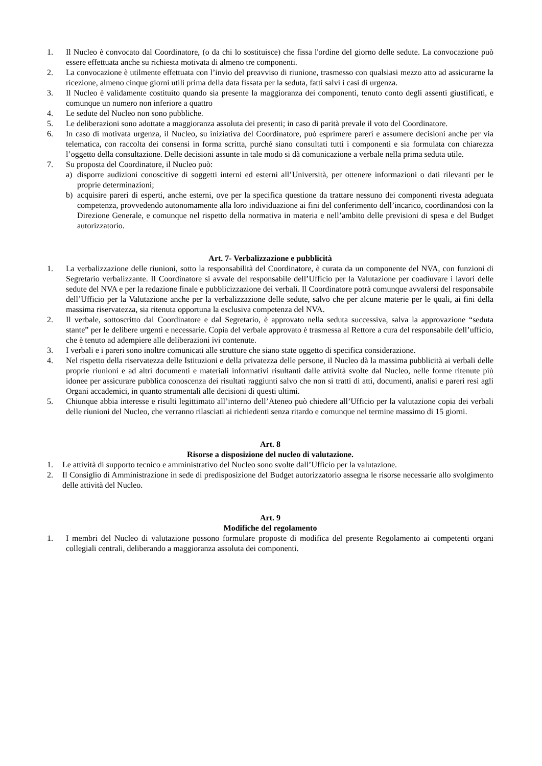1. Il Nucleo è convocato dal Coordinatore, (o da chi lo sostituisce) che fissa l'ordine del giorno delle sedute. La convocazione può essere effettuata anche su richiesta motivata di almeno tre componenti.
2. La convocazione è utilmente effettuata con l’invio del preavviso di riunione, trasmesso con qualsiasi mezzo atto ad assicurarne la ricezione, almeno cinque giorni utili prima della data fissata per la seduta, fatti salvi i casi di urgenza.
3. Il Nucleo è validamente costituito quando sia presente la maggioranza dei componenti, tenuto conto degli assenti giustificati, e comunque un numero non inferiore a quattro
4. Le sedute del Nucleo non sono pubbliche.
5. Le deliberazioni sono adottate a maggioranza assoluta dei presenti; in caso di parità prevale il voto del Coordinatore.
6. In caso di motivata urgenza, il Nucleo, su iniziativa del Coordinatore, può esprimere pareri e assumere decisioni anche per via telematica, con raccolta dei consensi in forma scritta, purché siano consultati tutti i componenti e sia formulata con chiarezza l’oggetto della consultazione. Delle decisioni assunte in tale modo si dà comunicazione a verbale nella prima seduta utile.
7. Su proposta del Coordinatore, il Nucleo può:
a) disporre audizioni conoscitive di soggetti interni ed esterni all’Università, per ottenere informazioni o dati rilevanti per le proprie determinazioni;
b) acquisire pareri di esperti, anche esterni, ove per la specifica questione da trattare nessuno dei componenti rivesta adeguata competenza, provvedendo autonomamente alla loro individuazione ai fini del conferimento dell’incarico, coordinandosi con la Direzione Generale, e comunque nel rispetto della normativa in materia e nell’ambito delle previsioni di spesa e del Budget autorizzatorio.
Art. 7- Verbalizzazione e pubblicità
1. La verbalizzazione delle riunioni, sotto la responsabilità del Coordinatore, è curata da un componente del NVA, con funzioni di Segretario verbalizzante. Il Coordinatore si avvale del responsabile dell’Ufficio per la Valutazione per coadiuvare i lavori delle sedute del NVA e per la redazione finale e pubblicizzazione dei verbali. Il Coordinatore potrà comunque avvalersi del responsabile dell’Ufficio per la Valutazione anche per la verbalizzazione delle sedute, salvo che per alcune materie per le quali, ai fini della massima riservatezza, sia ritenuta opportuna la esclusiva competenza del NVA.
2. Il verbale, sottoscritto dal Coordinatore e dal Segretario, è approvato nella seduta successiva, salva la approvazione “seduta stante” per le delibere urgenti e necessarie. Copia del verbale approvato è trasmessa al Rettore a cura del responsabile dell’ufficio, che è tenuto ad adempiere alle deliberazioni ivi contenute.
3. I verbali e i pareri sono inoltre comunicati alle strutture che siano state oggetto di specifica considerazione.
4. Nel rispetto della riservatezza delle Istituzioni e della privatezza delle persone, il Nucleo dà la massima pubblicità ai verbali delle proprie riunioni e ad altri documenti e materiali informativi risultanti dalle attività svolte dal Nucleo, nelle forme ritenute più idonee per assicurare pubblica conoscenza dei risultati raggiunti salvo che non si tratti di atti, documenti, analisi e pareri resi agli Organi accademici, in quanto strumentali alle decisioni di questi ultimi.
5. Chiunque abbia interesse e risulti legittimato all’interno dell’Ateneo può chiedere all’Ufficio per la valutazione copia dei verbali delle riunioni del Nucleo, che verranno rilasciati ai richiedenti senza ritardo e comunque nel termine massimo di 15 giorni.
Art. 8
Risorse a disposizione del nucleo di valutazione.
1. Le attività di supporto tecnico e amministrativo del Nucleo sono svolte dall’Ufficio per la valutazione.
2. Il Consiglio di Amministrazione in sede di predisposizione del Budget autorizzatorio assegna le risorse necessarie allo svolgimento delle attività del Nucleo.
Art. 9
Modifiche del regolamento
1. I membri del Nucleo di valutazione possono formulare proposte di modifica del presente Regolamento ai competenti organi collegiali centrali, deliberando a maggioranza assoluta dei componenti.